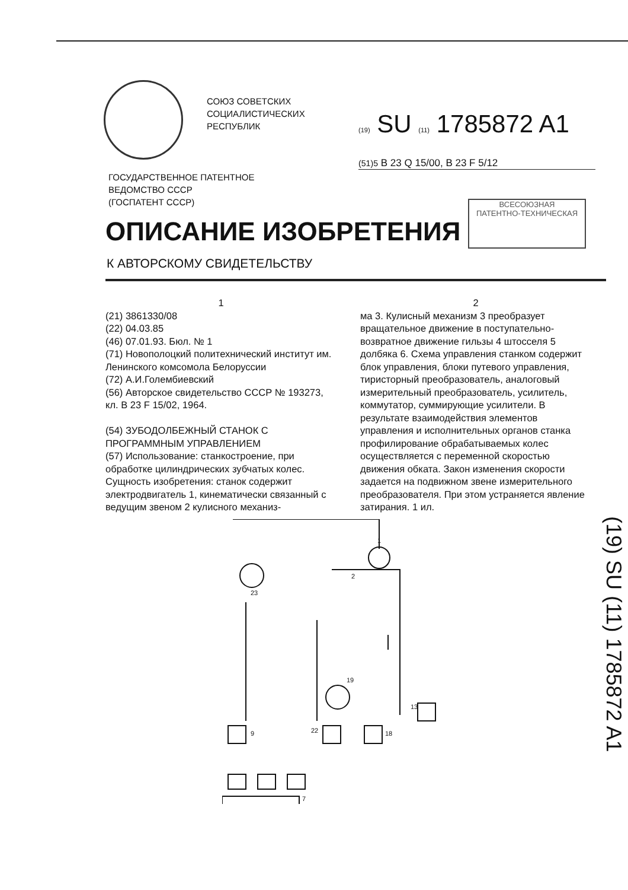СОЮЗ СОВЕТСКИХ
СОЦИАЛИСТИЧЕСКИХ
РЕСПУБЛИК
(19) SU (11) 1785872 A1
(51)5 B 23 Q 15/00, B 23 F 5/12
ГОСУДАРСТВЕННОЕ ПАТЕНТНОЕ
ВЕДОМСТВО СССР
(ГОСПАТЕНТ СССР)
ВСЕСОЮЗНАЯ
ПАТЕНТНО-ТЕХНИЧЕСКАЯ
ОПИСАНИЕ ИЗОБРЕТЕНИЯ
К АВТОРСКОМУ СВИДЕТЕЛЬСТВУ
1
(21) 3861330/08
(22) 04.03.85
(46) 07.01.93. Бюл. № 1
(71) Новополоцкий политехнический институт им. Ленинского комсомола Белоруссии
(72) А.И.Голембиевский
(56) Авторское свидетельство СССР № 193273, кл. В 23 F 15/02, 1964.
(54) ЗУБОДОЛБЕЖНЫЙ СТАНОК С ПРОГРАММНЫМ УПРАВЛЕНИЕМ
(57) Использование: станкостроение, при обработке цилиндрических зубчатых колес. Сущность изобретения: станок содержит электродвигатель 1, кинематически связанный с ведущим звеном 2 кулисного механиз-
2
ма 3. Кулисный механизм 3 преобразует вращательное движение в поступательно-возвратное движение гильзы 4 штосселя 5 долбяка 6. Схема управления станком содержит блок управления, блоки путевого управления, тиристорный преобразователь, аналоговый измерительный преобразователь, усилитель, коммутатор, суммирующие усилители. В результате взаимодействия элементов управления и исполнительных органов станка профилирование обрабатываемых колес осуществляется с переменной скоростью движения обката. Закон изменения скорости задается на подвижном звене измерительного преобразователя. При этом устраняется явление затирания. 1 ил.
(19) SU (11) 1785872 A1
1
2
23
19
9
22
18
13
7